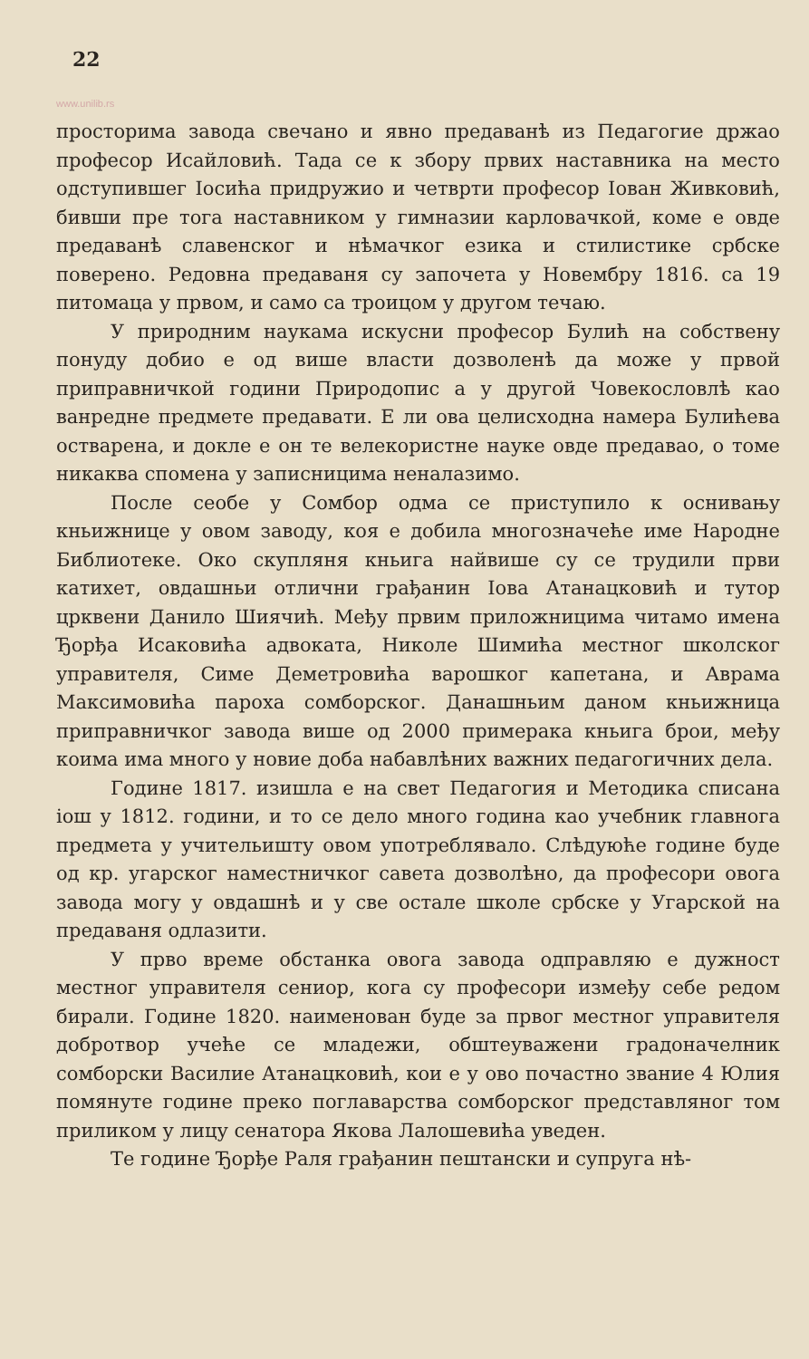22
www.unilib.rs
просторима завода свечано и явно предаванѣ из Педагогие држао професор Исайловић. Тада се к збору првих наставника на место одступившег Іосића придружио и четврти професор Іован Живковић, бивши пре тога наставником у гимназии карловачкой, коме е овде предаванѣ славенског и нѣмачког езика и стилистике србске поверено. Редовна предаваня су започета у Новембру 1816. са 19 питомаца у првом, и само са троицом у другом течаю.
У природним наукама искусни професор Булић на собствену понуду добио е од више власти дозволенѣ да може у првой приправничкой години Природопис а у другой Човекословлѣ као ванредне предмете предавати. Е ли ова целисходна намера Булићева остварена, и докле е он те велекористне науке овде предавао, о томе никаква спомена у записницима неналазимо.
После сеобе у Сомбор одма се приступило к оснивању кньижнице у овом заводу, коя е добила многозначеће име Народне Библиотеке. Око скупляня кньига найвише су се трудили први катихет, овдашньи отлични грађанин Іова Атанацковић и тутор црквени Данило Шиячић. Међу првим приложницима читамо имена Ђорђа Исаковића адвоката, Николе Шимића местног школског управителя, Симе Деметровића варошког капетана, и Аврама Максимовића пароха сомборског. Данашньим даном кньижница приправничког завода више од 2000 примерака кньига брои, међу коима има много у новие доба набавлѣних важних педагогичних дела.
Године 1817. изишла е на свет Педагогия и Методика списана іош у 1812. години, и то се дело много година као учебник главнога предмета у учительишту овом употреблявало. Слѣдуюће године буде од кр. угарског наместничког савета дозволѣно, да професори овога завода могу у овдашнѣ и у све остале школе србске у Угарской на предаваня одлазити.
У прво време обстанка овога завода одправляю е дужност местног управителя сениор, кога су професори између себе редом бирали. Године 1820. наименован буде за првог местног управителя добротвор учеће се младежи, обштеуважени градоначелник сомборски Василие Атанацковић, кои е у ово почастно звание 4 Юлия помянуте године преко поглаварства сомборског представляног том приликом у лицу сенатора Якова Лалошевића уведен.
Те године Ђорђе Раля грађанин пештански и супруга нѣ-